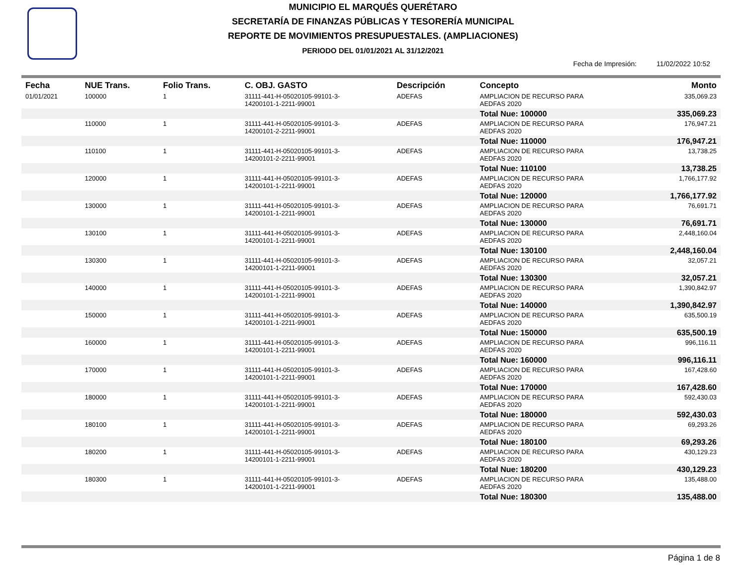MUNICIPIO EL MARQUÉS QUERÉTARO
SECRETARÍA DE FINANZAS PÚBLICAS Y TESORERÍA MUNICIPAL
REPORTE DE MOVIMIENTOS PRESUPUESTALES. (AMPLIACIONES)
PERIODO DEL 01/01/2021 AL 31/12/2021
Fecha de Impresión: 11/02/2022 10:52
| Fecha | NUE Trans. | Folio Trans. | C. OBJ. GASTO | Descripción | Concepto | Monto |
| --- | --- | --- | --- | --- | --- | --- |
| 01/01/2021 | 100000 | 1 | 31111-441-H-05020105-99101-3- 14200101-1-2211-99001 | ADEFAS | AMPLIACION DE RECURSO PARA AEDFAS 2020 | 335,069.23 |
| | | | | | Total Nue: 100000 | 335,069.23 |
| | 110000 | 1 | 31111-441-H-05020105-99101-3- 14200101-2-2211-99001 | ADEFAS | AMPLIACION DE RECURSO PARA AEDFAS 2020 | 176,947.21 |
| | | | | | Total Nue: 110000 | 176,947.21 |
| | 110100 | 1 | 31111-441-H-05020105-99101-3- 14200101-2-2211-99001 | ADEFAS | AMPLIACION DE RECURSO PARA AEDFAS 2020 | 13,738.25 |
| | | | | | Total Nue: 110100 | 13,738.25 |
| | 120000 | 1 | 31111-441-H-05020105-99101-3- 14200101-1-2211-99001 | ADEFAS | AMPLIACION DE RECURSO PARA AEDFAS 2020 | 1,766,177.92 |
| | | | | | Total Nue: 120000 | 1,766,177.92 |
| | 130000 | 1 | 31111-441-H-05020105-99101-3- 14200101-1-2211-99001 | ADEFAS | AMPLIACION DE RECURSO PARA AEDFAS 2020 | 76,691.71 |
| | | | | | Total Nue: 130000 | 76,691.71 |
| | 130100 | 1 | 31111-441-H-05020105-99101-3- 14200101-1-2211-99001 | ADEFAS | AMPLIACION DE RECURSO PARA AEDFAS 2020 | 2,448,160.04 |
| | | | | | Total Nue: 130100 | 2,448,160.04 |
| | 130300 | 1 | 31111-441-H-05020105-99101-3- 14200101-1-2211-99001 | ADEFAS | AMPLIACION DE RECURSO PARA AEDFAS 2020 | 32,057.21 |
| | | | | | Total Nue: 130300 | 32,057.21 |
| | 140000 | 1 | 31111-441-H-05020105-99101-3- 14200101-1-2211-99001 | ADEFAS | AMPLIACION DE RECURSO PARA AEDFAS 2020 | 1,390,842.97 |
| | | | | | Total Nue: 140000 | 1,390,842.97 |
| | 150000 | 1 | 31111-441-H-05020105-99101-3- 14200101-1-2211-99001 | ADEFAS | AMPLIACION DE RECURSO PARA AEDFAS 2020 | 635,500.19 |
| | | | | | Total Nue: 150000 | 635,500.19 |
| | 160000 | 1 | 31111-441-H-05020105-99101-3- 14200101-1-2211-99001 | ADEFAS | AMPLIACION DE RECURSO PARA AEDFAS 2020 | 996,116.11 |
| | | | | | Total Nue: 160000 | 996,116.11 |
| | 170000 | 1 | 31111-441-H-05020105-99101-3- 14200101-1-2211-99001 | ADEFAS | AMPLIACION DE RECURSO PARA AEDFAS 2020 | 167,428.60 |
| | | | | | Total Nue: 170000 | 167,428.60 |
| | 180000 | 1 | 31111-441-H-05020105-99101-3- 14200101-1-2211-99001 | ADEFAS | AMPLIACION DE RECURSO PARA AEDFAS 2020 | 592,430.03 |
| | | | | | Total Nue: 180000 | 592,430.03 |
| | 180100 | 1 | 31111-441-H-05020105-99101-3- 14200101-1-2211-99001 | ADEFAS | AMPLIACION DE RECURSO PARA AEDFAS 2020 | 69,293.26 |
| | | | | | Total Nue: 180100 | 69,293.26 |
| | 180200 | 1 | 31111-441-H-05020105-99101-3- 14200101-1-2211-99001 | ADEFAS | AMPLIACION DE RECURSO PARA AEDFAS 2020 | 430,129.23 |
| | | | | | Total Nue: 180200 | 430,129.23 |
| | 180300 | 1 | 31111-441-H-05020105-99101-3- 14200101-1-2211-99001 | ADEFAS | AMPLIACION DE RECURSO PARA AEDFAS 2020 | 135,488.00 |
| | | | | | Total Nue: 180300 | 135,488.00 |
Página 1 de 8